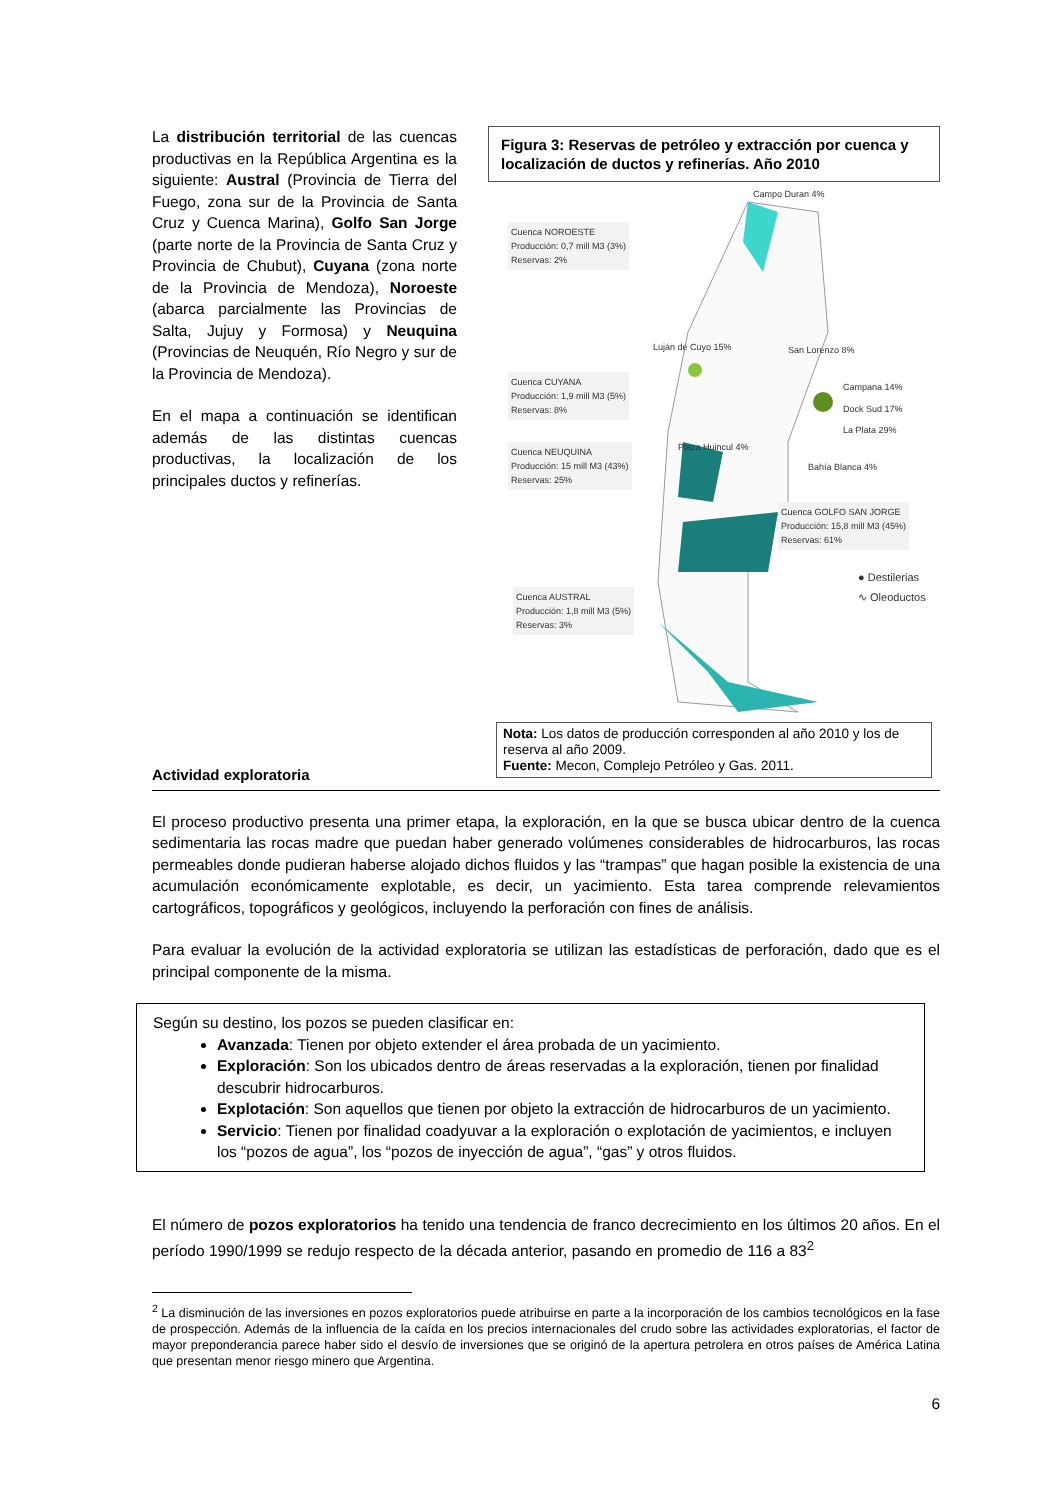La distribución territorial de las cuencas productivas en la República Argentina es la siguiente: Austral (Provincia de Tierra del Fuego, zona sur de la Provincia de Santa Cruz y Cuenca Marina), Golfo San Jorge (parte norte de la Provincia de Santa Cruz y Provincia de Chubut), Cuyana (zona norte de la Provincia de Mendoza), Noroeste (abarca parcialmente las Provincias de Salta, Jujuy y Formosa) y Neuquina (Provincias de Neuquén, Río Negro y sur de la Provincia de Mendoza).
En el mapa a continuación se identifican además de las distintas cuencas productivas, la localización de los principales ductos y refinerías.
Figura 3: Reservas de petróleo y extracción por cuenca y localización de ductos y refinerías. Año 2010
Cuenca NOROESTE
Producción: 0,7 mill M3 (3%)
Reservas: 2%
Cuenca CUYANA
Producción: 1,9 mill M3 (5%)
Reservas: 8%
Cuenca NEUQUINA
Producción: 15 mill M3 (43%)
Reservas: 25%
Cuenca GOLFO SAN JORGE
Producción: 15,8 mill M3 (45%)
Reservas: 61%
Cuenca AUSTRAL
Producción: 1,8 mill M3 (5%)
Reservas: 3%
Campo Duran 4%
Luján de Cuyo 15% San Lorenzo 8%
Campana 14%
Dock Sud 17%
La Plata 29%
Plaza Huincul 4%
Bahía Blanca 4%
● Destilerias
∿ Oleoductos
Nota: Los datos de producción corresponden al año 2010 y los de reserva al año 2009.
Fuente: Mecon, Complejo Petróleo y Gas. 2011.
Actividad exploratoria
El proceso productivo presenta una primer etapa, la exploración, en la que se busca ubicar dentro de la cuenca sedimentaria las rocas madre que puedan haber generado volúmenes considerables de hidrocarburos, las rocas permeables donde pudieran haberse alojado dichos fluidos y las “trampas” que hagan posible la existencia de una acumulación económicamente explotable, es decir, un yacimiento. Esta tarea comprende relevamientos cartográficos, topográficos y geológicos, incluyendo la perforación con fines de análisis.
Para evaluar la evolución de la actividad exploratoria se utilizan las estadísticas de perforación, dado que es el principal componente de la misma.
Según su destino, los pozos se pueden clasificar en:
Avanzada: Tienen por objeto extender el área probada de un yacimiento.
Exploración: Son los ubicados dentro de áreas reservadas a la exploración, tienen por finalidad descubrir hidrocarburos.
Explotación: Son aquellos que tienen por objeto la extracción de hidrocarburos de un yacimiento.
Servicio: Tienen por finalidad coadyuvar a la exploración o explotación de yacimientos, e incluyen los “pozos de agua”, los “pozos de inyección de agua”, “gas” y otros fluidos.
El número de pozos exploratorios ha tenido una tendencia de franco decrecimiento en los últimos 20 años. En el período 1990/1999 se redujo respecto de la década anterior, pasando en promedio de 116 a 83<sup>2</sup>
<sup>2</sup> La disminución de las inversiones en pozos exploratorios puede atribuirse en parte a la incorporación de los cambios tecnológicos en la fase de prospección. Además de la influencia de la caída en los precios internacionales del crudo sobre las actividades exploratorias, el factor de mayor preponderancia parece haber sido el desvío de inversiones que se originó de la apertura petrolera en otros países de América Latina que presentan menor riesgo minero que Argentina.
6